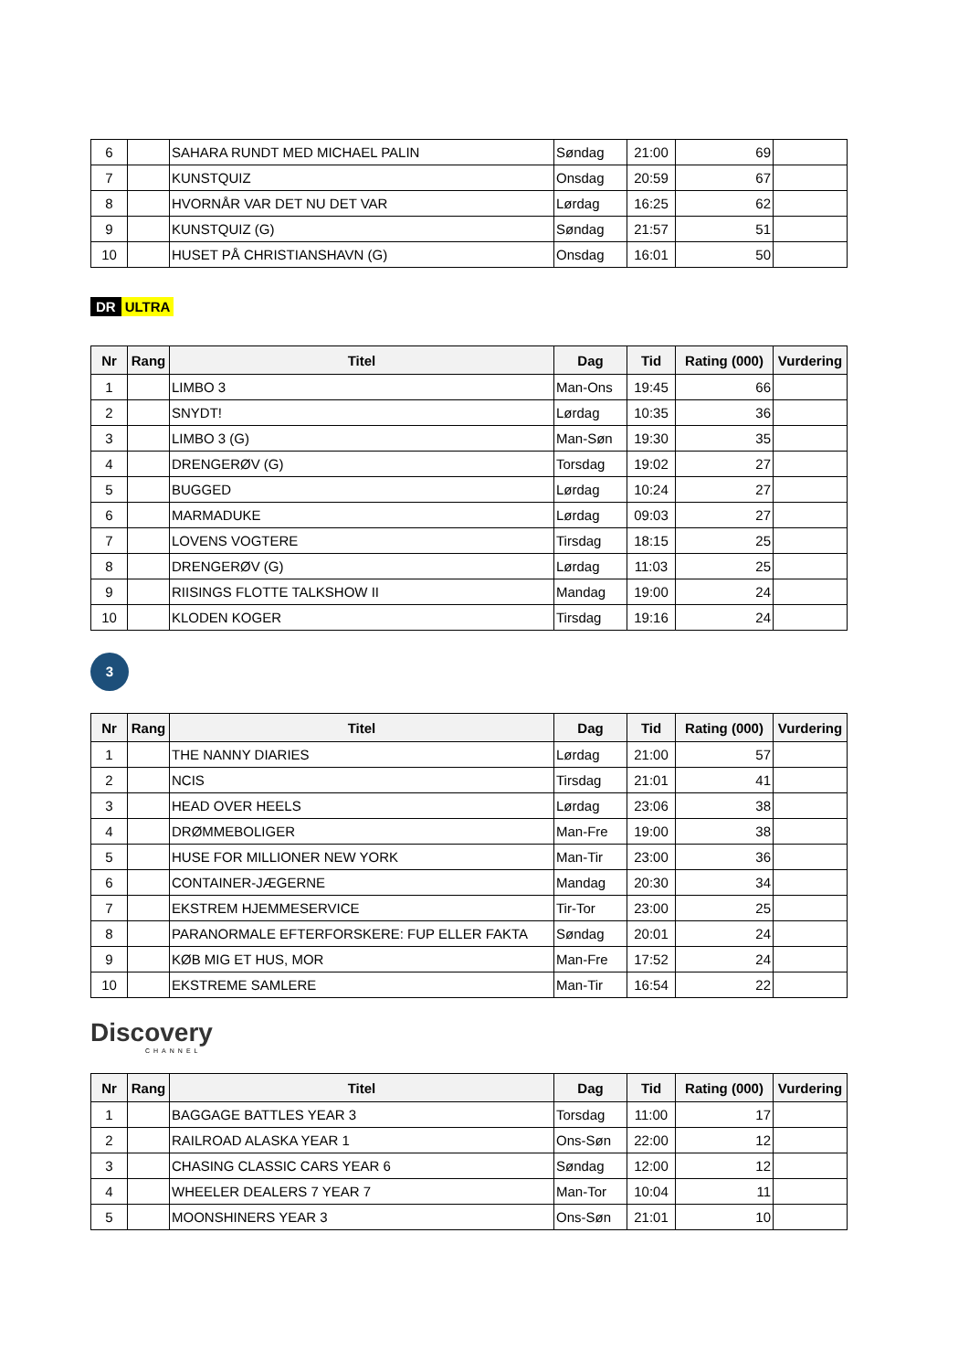| 6 | | SAHARA RUNDT MED MICHAEL PALIN | Søndag | 21:00 | 69 | |
| 7 | | KUNSTQUIZ | Onsdag | 20:59 | 67 | |
| 8 | | HVORNÅR VAR DET NU DET VAR | Lørdag | 16:25 | 62 | |
| 9 | | KUNSTQUIZ (G) | Søndag | 21:57 | 51 | |
| 10 | | HUSET PÅ CHRISTIANSHAVN (G) | Onsdag | 16:01 | 50 | |
DR ULTRA
| Nr | Rang | Titel | Dag | Tid | Rating (000) | Vurdering |
| --- | --- | --- | --- | --- | --- | --- |
| 1 | | LIMBO 3 | Man-Ons | 19:45 | 66 | |
| 2 | | SNYDT! | Lørdag | 10:35 | 36 | |
| 3 | | LIMBO 3 (G) | Man-Søn | 19:30 | 35 | |
| 4 | | DRENGERØV (G) | Torsdag | 19:02 | 27 | |
| 5 | | BUGGED | Lørdag | 10:24 | 27 | |
| 6 | | MARMADUKE | Lørdag | 09:03 | 27 | |
| 7 | | LOVENS VOGTERE | Tirsdag | 18:15 | 25 | |
| 8 | | DRENGERØV (G) | Lørdag | 11:03 | 25 | |
| 9 | | RIISINGS FLOTTE TALKSHOW II | Mandag | 19:00 | 24 | |
| 10 | | KLODEN KOGER | Tirsdag | 19:16 | 24 | |
3
| Nr | Rang | Titel | Dag | Tid | Rating (000) | Vurdering |
| --- | --- | --- | --- | --- | --- | --- |
| 1 | | THE NANNY DIARIES | Lørdag | 21:00 | 57 | |
| 2 | | NCIS | Tirsdag | 21:01 | 41 | |
| 3 | | HEAD OVER HEELS | Lørdag | 23:06 | 38 | |
| 4 | | DRØMMEBOLIGER | Man-Fre | 19:00 | 38 | |
| 5 | | HUSE FOR MILLIONER NEW YORK | Man-Tir | 23:00 | 36 | |
| 6 | | CONTAINER-JÆGERNE | Mandag | 20:30 | 34 | |
| 7 | | EKSTREM HJEMMESERVICE | Tir-Tor | 23:00 | 25 | |
| 8 | | PARANORMALE EFTERFORSKERE: FUP ELLER FAKTA | Søndag | 20:01 | 24 | |
| 9 | | KØB MIG ET HUS, MOR | Man-Fre | 17:52 | 24 | |
| 10 | | EKSTREME SAMLERE | Man-Tir | 16:54 | 22 | |
Discovery
CHANNEL
| Nr | Rang | Titel | Dag | Tid | Rating (000) | Vurdering |
| --- | --- | --- | --- | --- | --- | --- |
| 1 | | BAGGAGE BATTLES YEAR 3 | Torsdag | 11:00 | 17 | |
| 2 | | RAILROAD ALASKA YEAR 1 | Ons-Søn | 22:00 | 12 | |
| 3 | | CHASING CLASSIC CARS YEAR 6 | Søndag | 12:00 | 12 | |
| 4 | | WHEELER DEALERS 7 YEAR 7 | Man-Tor | 10:04 | 11 | |
| 5 | | MOONSHINERS YEAR 3 | Ons-Søn | 21:01 | 10 | |